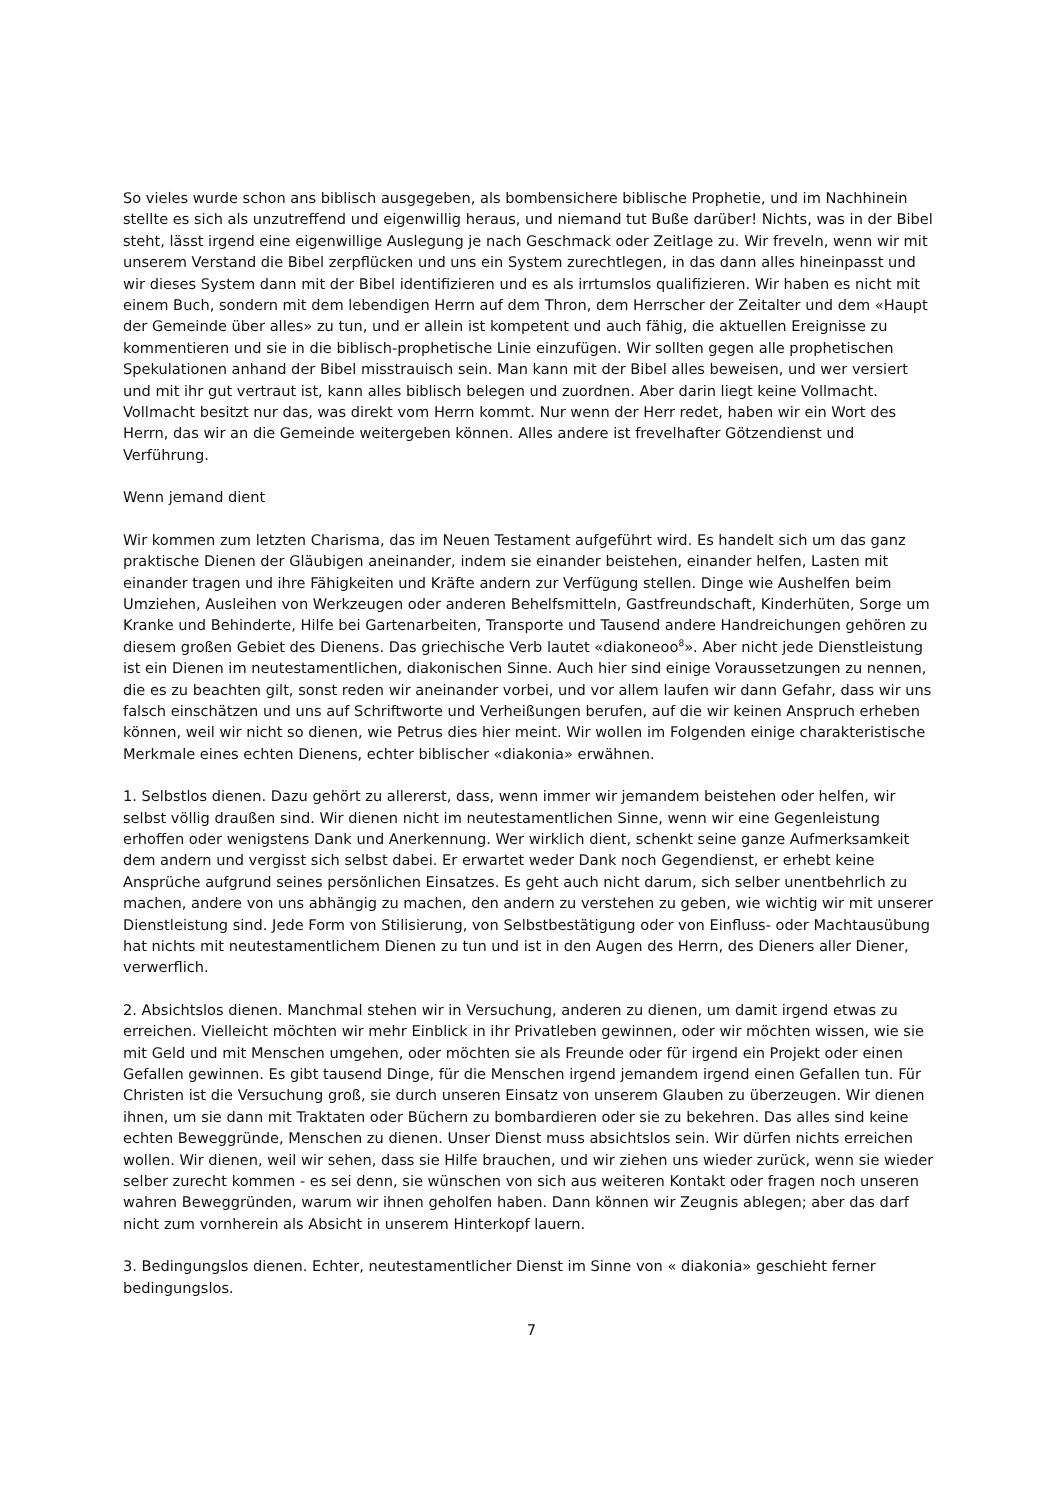So vieles wurde schon ans biblisch ausgegeben, als bombensichere biblische Prophetie, und im Nachhinein stellte es sich als unzutreffend und eigenwillig heraus, und niemand tut Buße darüber! Nichts, was in der Bibel steht, lässt irgend eine eigenwillige Auslegung je nach Geschmack oder Zeitlage zu. Wir freveln, wenn wir mit unserem Verstand die Bibel zerpflücken und uns ein System zurechtlegen, in das dann alles hineinpasst und wir dieses System dann mit der Bibel identifizieren und es als irrtumslos qualifizieren. Wir haben es nicht mit einem Buch, sondern mit dem lebendigen Herrn auf dem Thron, dem Herrscher der Zeitalter und dem «Haupt der Gemeinde über alles» zu tun, und er allein ist kompetent und auch fähig, die aktuellen Ereignisse zu kommentieren und sie in die biblisch-prophetische Linie einzufügen. Wir sollten gegen alle prophetischen Spekulationen anhand der Bibel misstrauisch sein. Man kann mit der Bibel alles beweisen, und wer versiert und mit ihr gut vertraut ist, kann alles biblisch belegen und zuordnen. Aber darin liegt keine Vollmacht. Vollmacht besitzt nur das, was direkt vom Herrn kommt. Nur wenn der Herr redet, haben wir ein Wort des Herrn, das wir an die Gemeinde weitergeben können. Alles andere ist frevelhafter Götzendienst und Verführung.
Wenn jemand dient
Wir kommen zum letzten Charisma, das im Neuen Testament aufgeführt wird. Es handelt sich um das ganz praktische Dienen der Gläubigen aneinander, indem sie einander beistehen, einander helfen, Lasten mit einander tragen und ihre Fähigkeiten und Kräfte andern zur Verfügung stellen. Dinge wie Aushelfen beim Umziehen, Ausleihen von Werkzeugen oder anderen Behelfsmitteln, Gastfreundschaft, Kinderhüten, Sorge um Kranke und Behinderte, Hilfe bei Gartenarbeiten, Transporte und Tausend andere Handreichungen gehören zu diesem großen Gebiet des Dienens. Das griechische Verb lautet «diakoneoo<sup>8</sup>». Aber nicht jede Dienstleistung ist ein Dienen im neutestamentlichen, diakonischen Sinne. Auch hier sind einige Voraussetzungen zu nennen, die es zu beachten gilt, sonst reden wir aneinander vorbei, und vor allem laufen wir dann Gefahr, dass wir uns falsch einschätzen und uns auf Schriftworte und Verheißungen berufen, auf die wir keinen Anspruch erheben können, weil wir nicht so dienen, wie Petrus dies hier meint. Wir wollen im Folgenden einige charakteristische Merkmale eines echten Dienens, echter biblischer «diakonia» erwähnen.
1. Selbstlos dienen. Dazu gehört zu allererst, dass, wenn immer wir jemandem beistehen oder helfen, wir selbst völlig draußen sind. Wir dienen nicht im neutestamentlichen Sinne, wenn wir eine Gegenleistung erhoffen oder wenigstens Dank und Anerkennung. Wer wirklich dient, schenkt seine ganze Aufmerksamkeit dem andern und vergisst sich selbst dabei. Er erwartet weder Dank noch Gegendienst, er erhebt keine Ansprüche aufgrund seines persönlichen Einsatzes. Es geht auch nicht darum, sich selber unentbehrlich zu machen, andere von uns abhängig zu machen, den andern zu verstehen zu geben, wie wichtig wir mit unserer Dienstleistung sind. Jede Form von Stilisierung, von Selbstbestätigung oder von Einfluss- oder Machtausübung hat nichts mit neutestamentlichem Dienen zu tun und ist in den Augen des Herrn, des Dieners aller Diener, verwerflich.
2. Absichtslos dienen. Manchmal stehen wir in Versuchung, anderen zu dienen, um damit irgend etwas zu erreichen. Vielleicht möchten wir mehr Einblick in ihr Privatleben gewinnen, oder wir möchten wissen, wie sie mit Geld und mit Menschen umgehen, oder möchten sie als Freunde oder für irgend ein Projekt oder einen Gefallen gewinnen. Es gibt tausend Dinge, für die Menschen irgend jemandem irgend einen Gefallen tun. Für Christen ist die Versuchung groß, sie durch unseren Einsatz von unserem Glauben zu überzeugen. Wir dienen ihnen, um sie dann mit Traktaten oder Büchern zu bombardieren oder sie zu bekehren. Das alles sind keine echten Beweggründe, Menschen zu dienen. Unser Dienst muss absichtslos sein. Wir dürfen nichts erreichen wollen. Wir dienen, weil wir sehen, dass sie Hilfe brauchen, und wir ziehen uns wieder zurück, wenn sie wieder selber zurecht kommen - es sei denn, sie wünschen von sich aus weiteren Kontakt oder fragen noch unseren wahren Beweggründen, warum wir ihnen geholfen haben. Dann können wir Zeugnis ablegen; aber das darf nicht zum vornherein als Absicht in unserem Hinterkopf lauern.
3. Bedingungslos dienen. Echter, neutestamentlicher Dienst im Sinne von « diakonia» geschieht ferner bedingungslos.
7